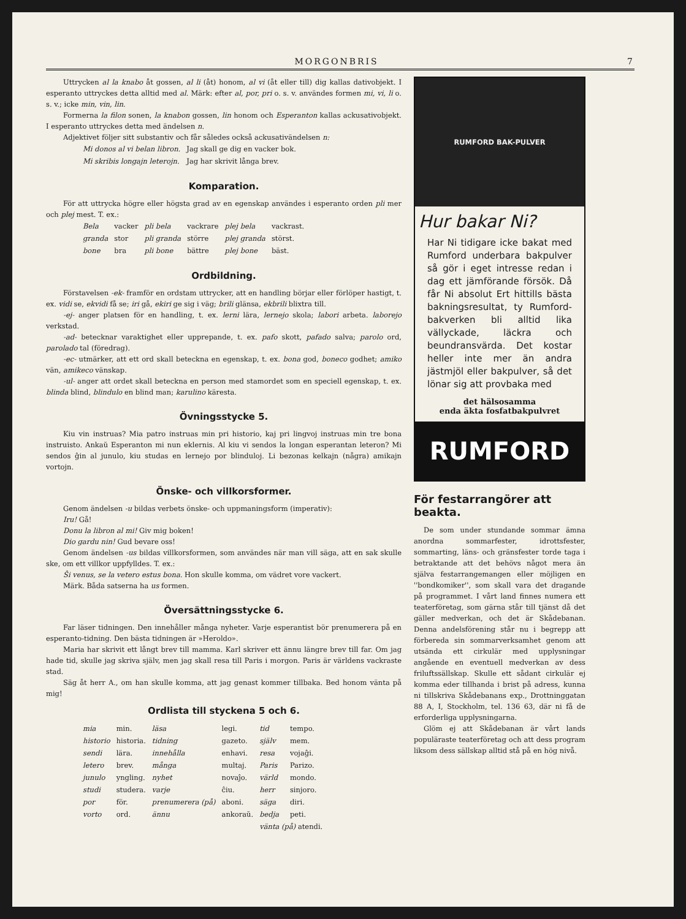MORGONBRIS 7
Uttrycken al la knabo åt gossen, al li (åt) honom, al vi (åt eller till) dig kallas dativobjekt. I esperanto uttryckes detta alltid med al. Märk: efter al, por, pri o. s. v. användes formen mi, vi, li o. s. v.; icke min, vin, lin.
Formerna la filon sonen, la knabon gossen, lin honom och Esperanton kallas ackusativobjekt. I esperanto uttryckes detta med ändelsen n.
Adjektivet följer sitt substantiv och får således också ackusativändelsen n:
| Mi donos al vi belan libron. | Jag skall ge dig en vacker bok. |
| Mi skribis longajn leterojn. | Jag har skrivit långa brev. |
Komparation.
För att uttrycka högre eller högsta grad av en egenskap användes i esperanto orden pli mer och plej mest. T. ex.:
| Bela | vacker | pli bela | vackrare | plej bela | vackrast. |
| granda | stor | pli granda | större | plej granda | störst. |
| bone | bra | pli bone | bättre | plej bone | bäst. |
Ordbildning.
Förstavelsen -ek- framför en ordstam uttrycker, att en handling börjar eller förlöper hastigt, t. ex. vidi se, ekvidi få se; iri gå, ekiri ge sig i väg; brili glänsa, ekbrili blixtra till.
-ej- anger platsen för en handling, t. ex. lerni lära, lernejo skola; labori arbeta. laborejo verkstad.
-ad- betecknar varaktighet eller upprepande, t. ex. pafo skott, pafado salva; parolo ord, parolado tal (föredrag).
-ec- utmärker, att ett ord skall beteckna en egenskap, t. ex. bona god, boneco godhet; amiko vän, amikeco vänskap.
-ul- anger att ordet skall beteckna en person med stamordet som en speciell egenskap, t. ex. blinda blind, blindulo en blind man; karulino käresta.
Övningsstycke 5.
Kiu vin instruas? Mia patro instruas min pri historio, kaj pri lingvoj instruas min tre bona instruisto. Ankaŭ Esperanton mi nun eklernis. Al kiu vi sendos la longan esperantan leteron? Mi sendos ĝin al junulo, kiu studas en lernejo por blinduloj. Li bezonas kelkajn (några) amikajn vortojn.
Önske- och villkorsformer.
Genom ändelsen -u bildas verbets önske- och uppmaningsform (imperativ):
Iru! Gå!
Donu la libron al mi! Giv mig boken!
Dio gardu nin! Gud bevare oss!
Genom ändelsen -us bildas villkorsformen, som användes när man vill säga, att en sak skulle ske, om ett villkor uppfylldes. T. ex.:
Ŝi venus, se la vetero estus bona. Hon skulle komma, om vädret vore vackert.
Märk. Båda satserna ha us formen.
Översättningsstycke 6.
Far läser tidningen. Den innehåller många nyheter. Varje esperantist bör prenumerera på en esperanto-tidning. Den bästa tidningen är »Heroldo».
Maria har skrivit ett långt brev till mamma. Karl skriver ett ännu längre brev till far. Om jag hade tid, skulle jag skriva själv, men jag skall resa till Paris i morgon. Paris är världens vackraste stad.
Säg åt herr A., om han skulle komma, att jag genast kommer tillbaka. Bed honom vänta på mig!
Ordlista till styckena 5 och 6.
| mia | min. | läsa | legi. | tid | tempo. |
| historio | historia. | tidning | gazeto. | själv | mem. |
| sendi | lära. | innehålla | enhavi. | resa | vojaĝi. |
| letero | brev. | många | multaj. | Paris | Parizo. |
| junulo | yngling. | nyhet | novaĵo. | värld | mondo. |
| studi | studera. | varje | ĉiu. | herr | sinjoro. |
| por | för. | prenumerera (på) | aboni. | säga | diri. |
| vorto | ord. | ännu | ankoraŭ. | bedja | peti. |
| | | | | vänta (på) atendi. | |
RUMFORD BAK-PULVER
Hur bakar Ni?
Har Ni tidigare icke bakat med Rumford underbara bakpulver så gör i eget intresse redan i dag ett jämförande försök. Då får Ni absolut Ert hittills bästa bakningsresultat, ty Rumford-bakverken bli alltid lika vällyckade, läckra och beundransvärda. Det kostar heller inte mer än andra jästmjöl eller bakpulver, så det lönar sig att provbaka med
det hälsosamma
enda äkta fosfatbakpulvret
RUMFORD
För festarrangörer att beakta.
De som under stundande sommar ämna anordna sommarfester, idrottsfester, sommarting, läns- och gränsfester torde taga i betraktande att det behövs något mera än själva festarrangemangen eller möjligen en ''bondkomiker'', som skall vara det dragande på programmet. I vårt land finnes numera ett teaterföretag, som gärna står till tjänst då det gäller medverkan, och det är Skådebanan. Denna andelsförening står nu i begrepp att förbereda sin sommarverksamhet genom att utsända ett cirkulär med upplysningar angående en eventuell medverkan av dess friluftssällskap. Skulle ett sådant cirkulär ej komma eder tillhanda i brist på adress, kunna ni tillskriva Skådebanans exp., Drottninggatan 88 A, I, Stockholm, tel. 136 63, där ni få de erforderliga upplysningarna.
Glöm ej att Skådebanan är vårt lands populäraste teaterföretag och att dess program liksom dess sällskap alltid stå på en hög nivå.